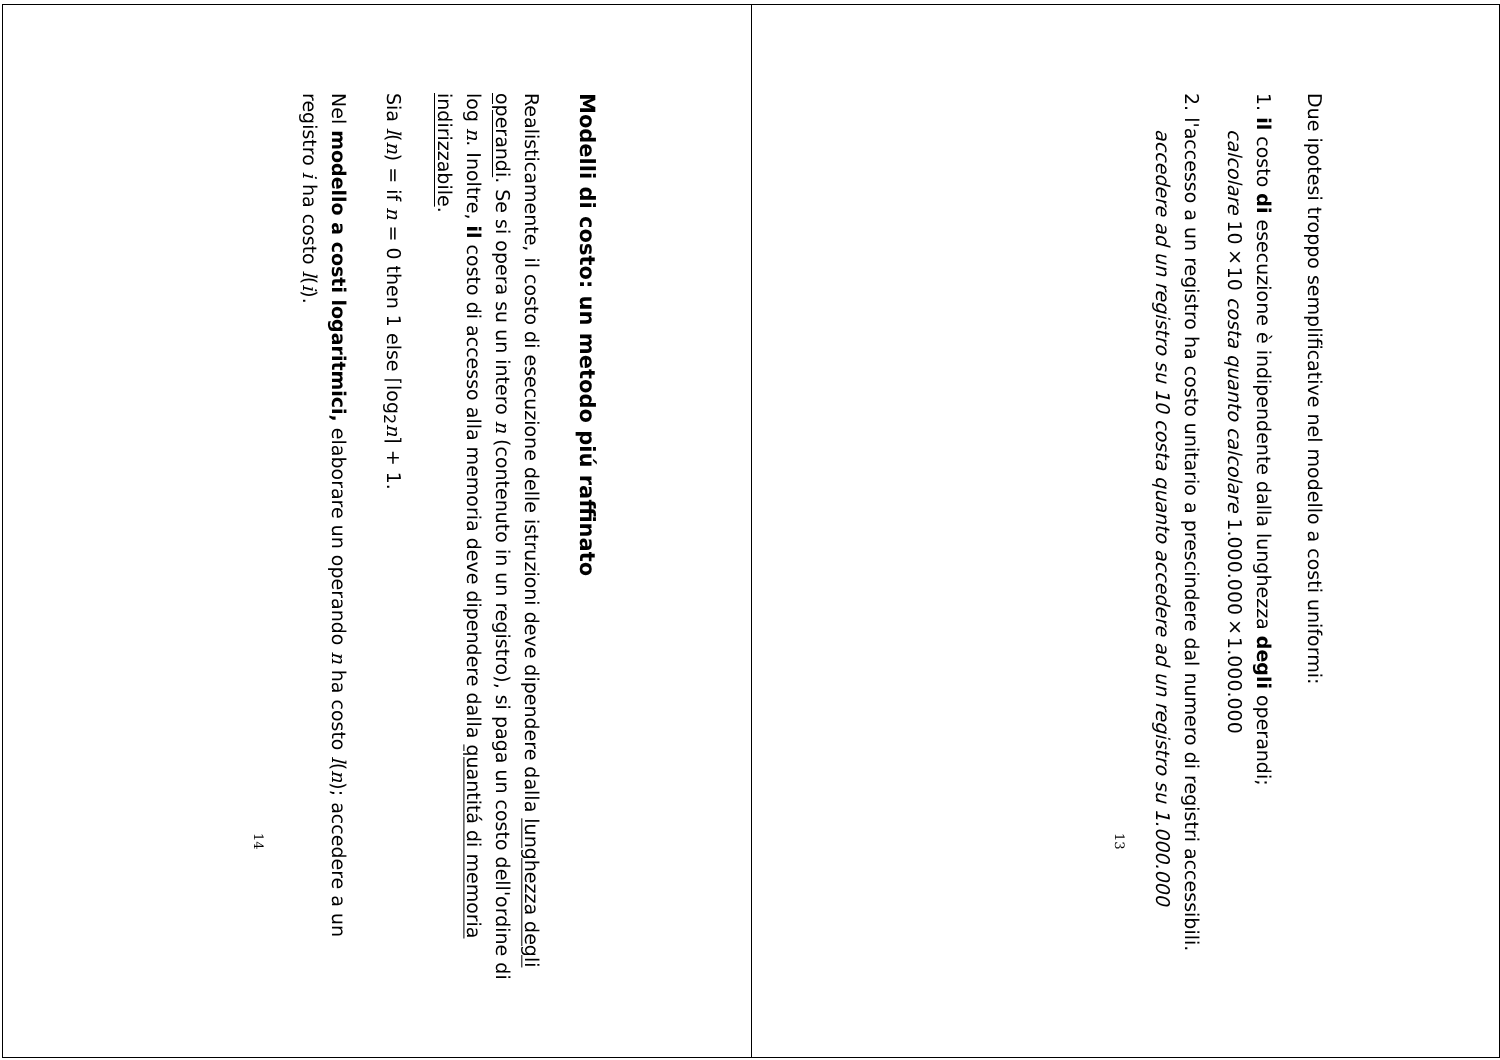Due ipotesi troppo semplificative nel modello a costi uniformi:
1. il costo di esecuzione è indipendente dalla lunghezza degli operandi;
calcolare 10×10 costa quanto calcolare 1.000.000×1.000.000
2. l'accesso a un registro ha costo unitario a prescindere dal numero di registri accessibili.
accedere ad un registro su 10 costa quanto accedere ad un registro su 1.000.000
13
Modelli di costo: un metodo piú raffinato
Realisticamente, il costo di esecuzione delle istruzioni deve dipendere dalla lunghezza degli operandi. Se si opera su un intero n (contenuto in un registro), si paga un costo dell'ordine di log n. Inoltre, il costo di accesso alla memoria deve dipendere dalla quantitá di memoria indirizzabile.
Sia l(n) = if n = 0 then 1 else ⌈log<sub>2</sub>n⌉ + 1.
Nel modello a costi logaritmici, elaborare un operando n ha costo l(n); accedere a un registro i ha costo l(i).
14